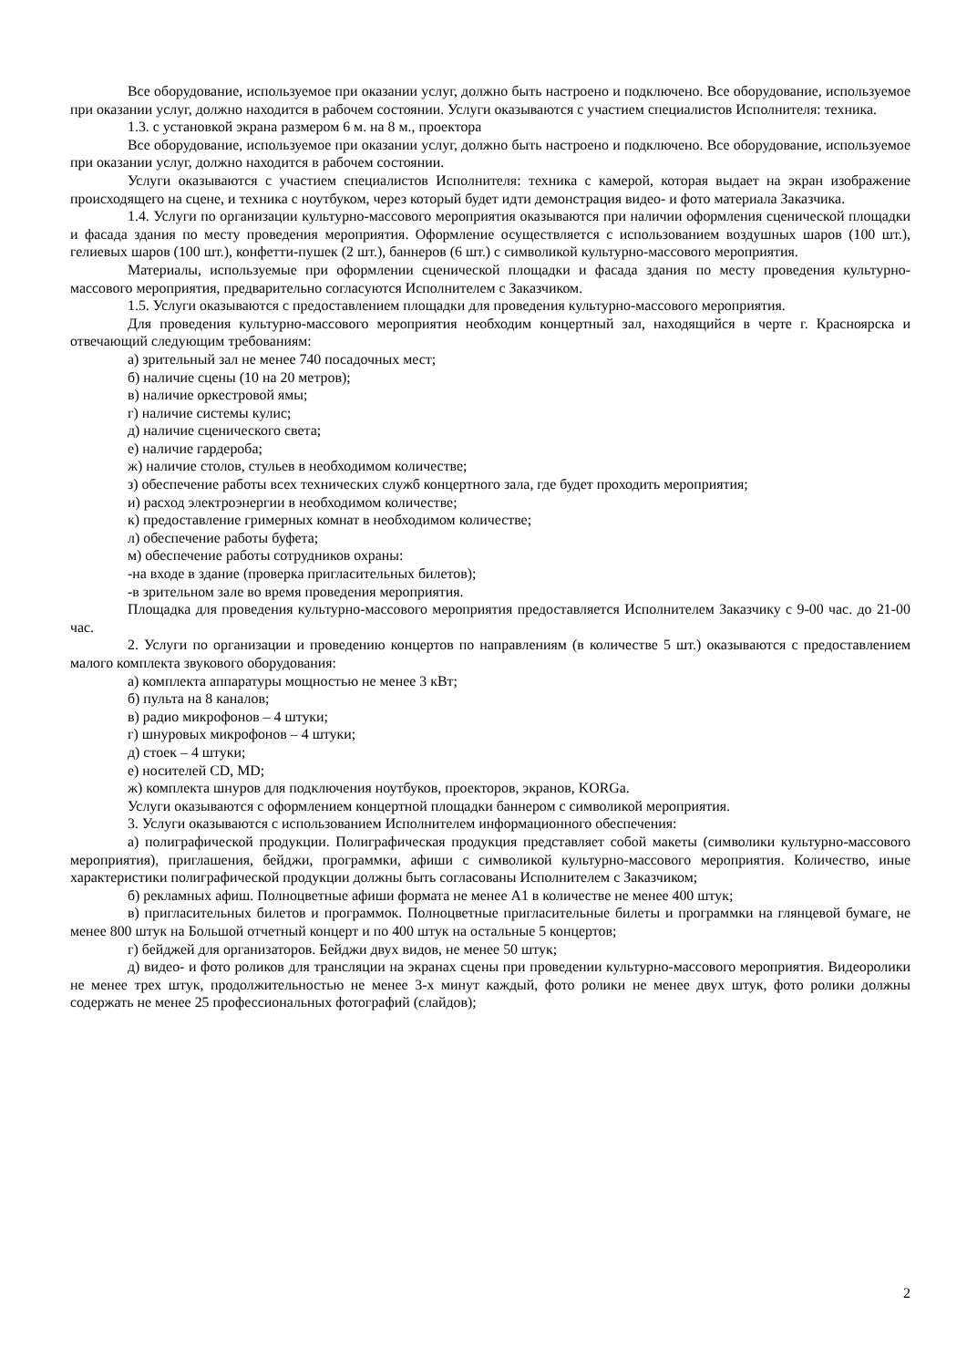Все оборудование, используемое при оказании услуг, должно быть настроено и подключено. Все оборудование, используемое при оказании услуг, должно находится в рабочем состоянии. Услуги оказываются с участием специалистов Исполнителя: техника.
1.3. с установкой экрана размером 6 м. на 8 м., проектора
Все оборудование, используемое при оказании услуг, должно быть настроено и подключено. Все оборудование, используемое при оказании услуг, должно находится в рабочем состоянии.
Услуги оказываются с участием специалистов Исполнителя: техника с камерой, которая выдает на экран изображение происходящего на сцене, и техника с ноутбуком, через который будет идти демонстрация видео- и фото материала Заказчика.
1.4. Услуги по организации культурно-массового мероприятия оказываются при наличии оформления сценической площадки и фасада здания по месту проведения мероприятия. Оформление осуществляется с использованием воздушных шаров (100 шт.), гелиевых шаров (100 шт.), конфетти-пушек (2 шт.), баннеров (6 шт.) с символикой культурно-массового мероприятия.
Материалы, используемые при оформлении сценической площадки и фасада здания по месту проведения культурно-массового мероприятия, предварительно согласуются Исполнителем с Заказчиком.
1.5. Услуги оказываются с предоставлением площадки для проведения культурно-массового мероприятия.
Для проведения культурно-массового мероприятия необходим концертный зал, находящийся в черте г. Красноярска и отвечающий следующим требованиям:
а) зрительный зал не менее 740 посадочных мест;
б) наличие сцены (10 на 20 метров);
в) наличие оркестровой ямы;
г) наличие системы кулис;
д) наличие сценического света;
е) наличие гардероба;
ж) наличие столов, стульев в необходимом количестве;
з) обеспечение работы всех технических служб концертного зала, где будет проходить мероприятия;
и) расход электроэнергии в необходимом количестве;
к) предоставление гримерных комнат в необходимом количестве;
л) обеспечение работы буфета;
м) обеспечение работы сотрудников охраны:
-на входе в здание (проверка пригласительных билетов);
-в зрительном зале во время проведения мероприятия.
Площадка для проведения культурно-массового мероприятия предоставляется Исполнителем Заказчику с 9-00 час. до 21-00 час.
2. Услуги по организации и проведению концертов по направлениям (в количестве 5 шт.) оказываются с предоставлением малого комплекта звукового оборудования:
а) комплекта аппаратуры мощностью не менее 3 кВт;
б) пульта на 8 каналов;
в) радио микрофонов – 4 штуки;
г) шнуровых микрофонов – 4 штуки;
д) стоек – 4 штуки;
е) носителей CD, MD;
ж) комплекта шнуров для подключения ноутбуков, проекторов, экранов, KORGa.
Услуги оказываются с оформлением концертной площадки баннером с символикой мероприятия.
3. Услуги оказываются с использованием Исполнителем информационного обеспечения:
а) полиграфической продукции. Полиграфическая продукция представляет собой макеты (символики культурно-массового мероприятия), приглашения, бейджи, программки, афиши с символикой культурно-массового мероприятия. Количество, иные характеристики полиграфической продукции должны быть согласованы Исполнителем с Заказчиком;
б) рекламных афиш. Полноцветные афиши формата не менее А1 в количестве не менее 400 штук;
в) пригласительных билетов и программок. Полноцветные пригласительные билеты и программки на глянцевой бумаге, не менее 800 штук на Большой отчетный концерт и по 400 штук на остальные 5 концертов;
г) бейджей для организаторов. Бейджи двух видов, не менее 50 штук;
д) видео- и фото роликов для трансляции на экранах сцены при проведении культурно-массового мероприятия. Видеоролики не менее трех штук, продолжительностью не менее 3-х минут каждый, фото ролики не менее двух штук, фото ролики должны содержать не менее 25 профессиональных фотографий (слайдов);
2